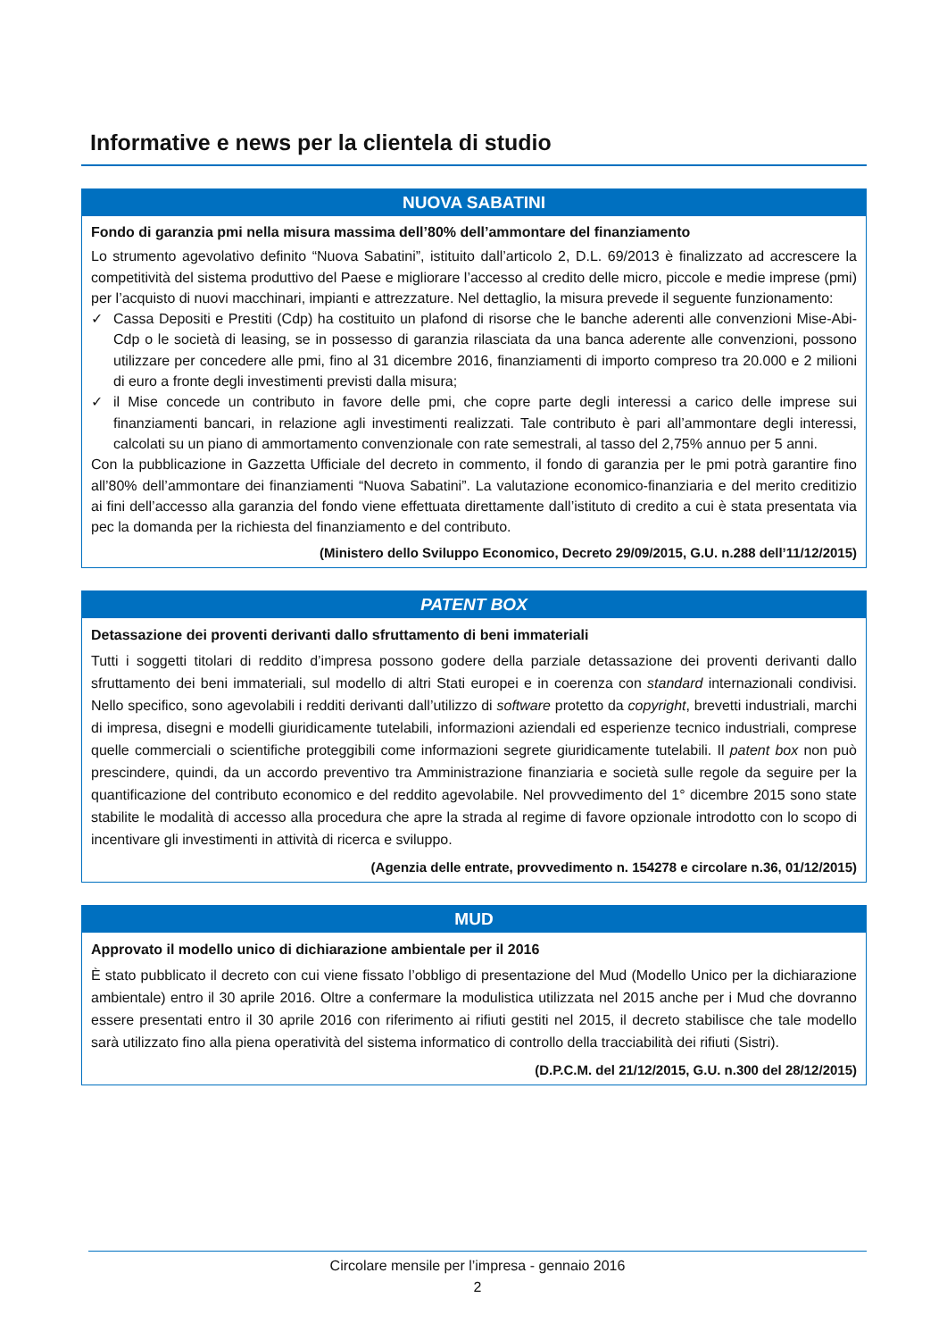Informative e news per la clientela di studio
NUOVA SABATINI
Fondo di garanzia pmi nella misura massima dell’80% dell’ammontare del finanziamento
Lo strumento agevolativo definito “Nuova Sabatini”, istituito dall’articolo 2, D.L. 69/2013 è finalizzato ad accrescere la competitività del sistema produttivo del Paese e migliorare l’accesso al credito delle micro, piccole e medie imprese (pmi) per l’acquisto di nuovi macchinari, impianti e attrezzature. Nel dettaglio, la misura prevede il seguente funzionamento:
✓ Cassa Depositi e Prestiti (Cdp) ha costituito un plafond di risorse che le banche aderenti alle convenzioni Mise-Abi-Cdp o le società di leasing, se in possesso di garanzia rilasciata da una banca aderente alle convenzioni, possono utilizzare per concedere alle pmi, fino al 31 dicembre 2016, finanziamenti di importo compreso tra 20.000 e 2 milioni di euro a fronte degli investimenti previsti dalla misura;
✓ il Mise concede un contributo in favore delle pmi, che copre parte degli interessi a carico delle imprese sui finanziamenti bancari, in relazione agli investimenti realizzati. Tale contributo è pari all’ammontare degli interessi, calcolati su un piano di ammortamento convenzionale con rate semestrali, al tasso del 2,75% annuo per 5 anni.
Con la pubblicazione in Gazzetta Ufficiale del decreto in commento, il fondo di garanzia per le pmi potrà garantire fino all’80% dell’ammontare dei finanziamenti “Nuova Sabatini”. La valutazione economico-finanziaria e del merito creditizio ai fini dell’accesso alla garanzia del fondo viene effettuata direttamente dall’istituto di credito a cui è stata presentata via pec la domanda per la richiesta del finanziamento e del contributo.
(Ministero dello Sviluppo Economico, Decreto 29/09/2015, G.U. n.288 dell’11/12/2015)
PATENT BOX
Detassazione dei proventi derivanti dallo sfruttamento di beni immateriali
Tutti i soggetti titolari di reddito d’impresa possono godere della parziale detassazione dei proventi derivanti dallo sfruttamento dei beni immateriali, sul modello di altri Stati europei e in coerenza con standard internazionali condivisi. Nello specifico, sono agevolabili i redditi derivanti dall’utilizzo di software protetto da copyright, brevetti industriali, marchi di impresa, disegni e modelli giuridicamente tutelabili, informazioni aziendali ed esperienze tecnico industriali, comprese quelle commerciali o scientifiche proteggibili come informazioni segrete giuridicamente tutelabili. Il patent box non può prescindere, quindi, da un accordo preventivo tra Amministrazione finanziaria e società sulle regole da seguire per la quantificazione del contributo economico e del reddito agevolabile. Nel provvedimento del 1° dicembre 2015 sono state stabilite le modalità di accesso alla procedura che apre la strada al regime di favore opzionale introdotto con lo scopo di incentivare gli investimenti in attività di ricerca e sviluppo.
(Agenzia delle entrate, provvedimento n. 154278 e circolare n.36, 01/12/2015)
MUD
Approvato il modello unico di dichiarazione ambientale per il 2016
È stato pubblicato il decreto con cui viene fissato l’obbligo di presentazione del Mud (Modello Unico per la dichiarazione ambientale) entro il 30 aprile 2016. Oltre a confermare la modulistica utilizzata nel 2015 anche per i Mud che dovranno essere presentati entro il 30 aprile 2016 con riferimento ai rifiuti gestiti nel 2015, il decreto stabilisce che tale modello sarà utilizzato fino alla piena operatività del sistema informatico di controllo della tracciabilità dei rifiuti (Sistri).
(D.P.C.M. del 21/12/2015, G.U. n.300 del 28/12/2015)
Circolare mensile per l’impresa - gennaio 2016
2